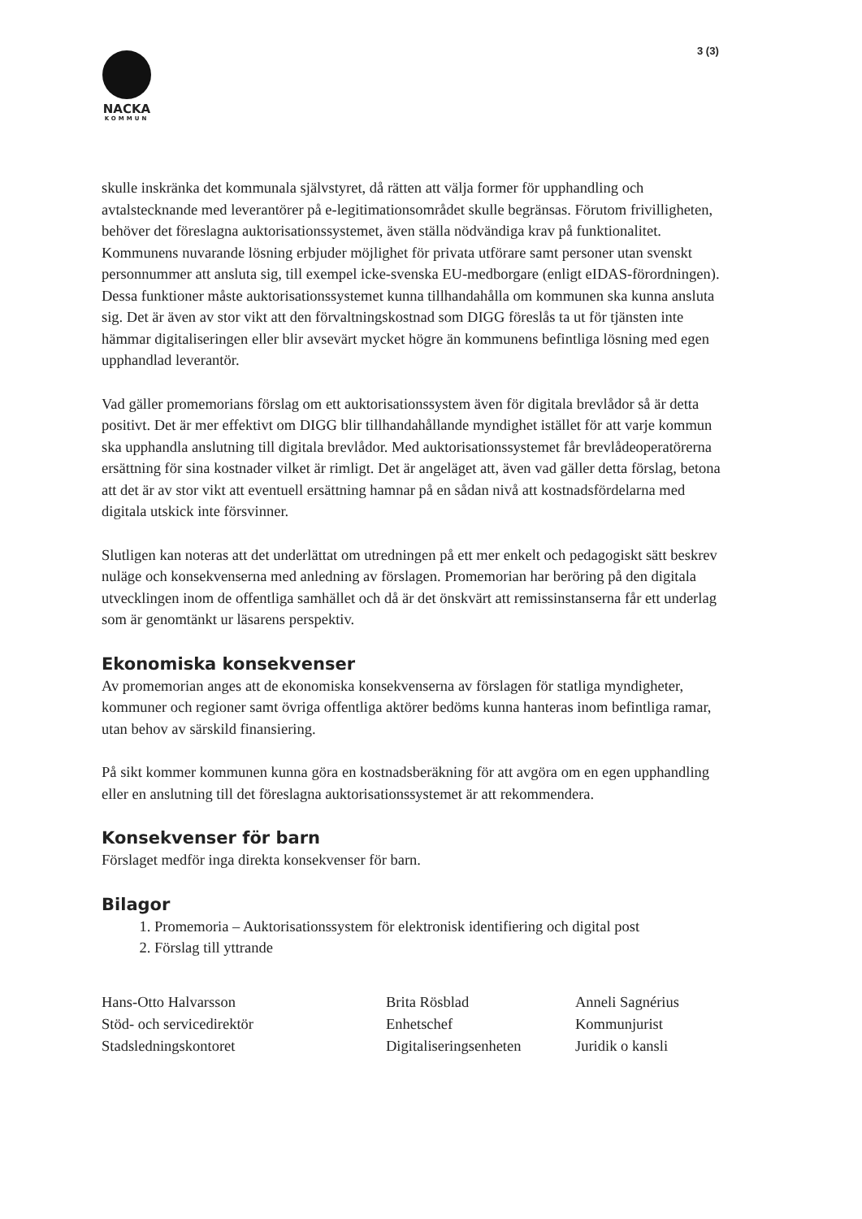3 (3)
NACKA
KOMMUN
skulle inskränka det kommunala självstyret, då rätten att välja former för upphandling och avtalstecknande med leverantörer på e-legitimationsområdet skulle begränsas. Förutom frivilligheten, behöver det föreslagna auktorisationssystemet, även ställa nödvändiga krav på funktionalitet. Kommunens nuvarande lösning erbjuder möjlighet för privata utförare samt personer utan svenskt personnummer att ansluta sig, till exempel icke-svenska EU-medborgare (enligt eIDAS-förordningen). Dessa funktioner måste auktorisationssystemet kunna tillhandahålla om kommunen ska kunna ansluta sig. Det är även av stor vikt att den förvaltningskostnad som DIGG föreslås ta ut för tjänsten inte hämmar digitaliseringen eller blir avsevärt mycket högre än kommunens befintliga lösning med egen upphandlad leverantör.
Vad gäller promemorians förslag om ett auktorisationssystem även för digitala brevlådor så är detta positivt. Det är mer effektivt om DIGG blir tillhandahållande myndighet istället för att varje kommun ska upphandla anslutning till digitala brevlådor. Med auktorisationssystemet får brevlådeoperatörerna ersättning för sina kostnader vilket är rimligt. Det är angeläget att, även vad gäller detta förslag, betona att det är av stor vikt att eventuell ersättning hamnar på en sådan nivå att kostnadsfördelarna med digitala utskick inte försvinner.
Slutligen kan noteras att det underlättat om utredningen på ett mer enkelt och pedagogiskt sätt beskrev nuläge och konsekvenserna med anledning av förslagen. Promemorian har beröring på den digitala utvecklingen inom de offentliga samhället och då är det önskvärt att remissinstanserna får ett underlag som är genomtänkt ur läsarens perspektiv.
Ekonomiska konsekvenser
Av promemorian anges att de ekonomiska konsekvenserna av förslagen för statliga myndigheter, kommuner och regioner samt övriga offentliga aktörer bedöms kunna hanteras inom befintliga ramar, utan behov av särskild finansiering.
På sikt kommer kommunen kunna göra en kostnadsberäkning för att avgöra om en egen upphandling eller en anslutning till det föreslagna auktorisationssystemet är att rekommendera.
Konsekvenser för barn
Förslaget medför inga direkta konsekvenser för barn.
Bilagor
1. Promemoria – Auktorisationssystem för elektronisk identifiering och digital post
2. Förslag till yttrande
Hans-Otto Halvarsson
Stöd- och servicedirektör
Stadsledningskontoret
Brita Rösblad
Enhetschef
Digitaliseringsenheten
Anneli Sagnérius
Kommunjurist
Juridik o kansli